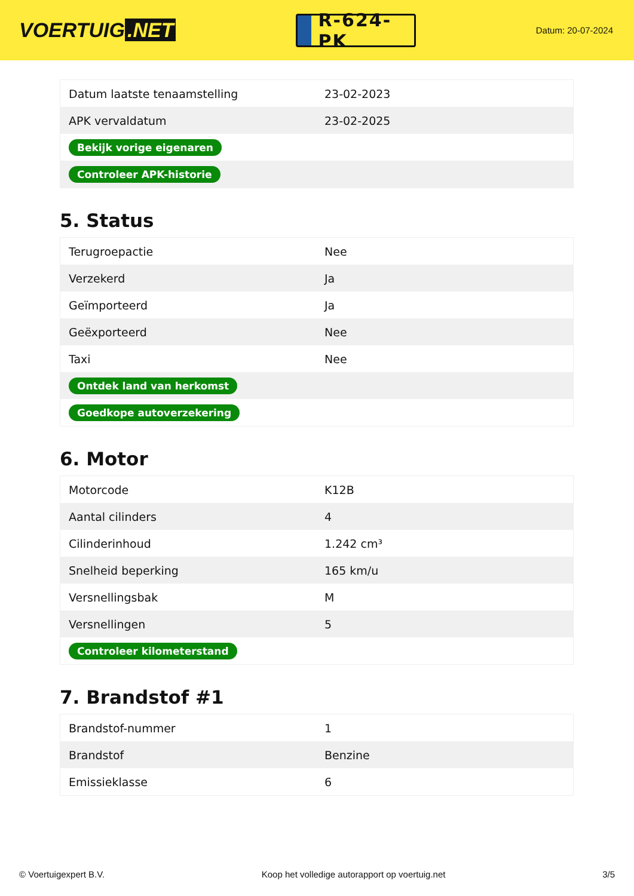VOERTUIG.NET
R-624-PK
Datum: 20-07-2024
| Datum laatste tenaamstelling | 23-02-2023 |
| APK vervaldatum | 23-02-2025 |
| Bekijk vorige eigenaren | |
| Controleer APK-historie | |
5. Status
| Terugroepactie | Nee |
| Verzekerd | Ja |
| Geïmporteerd | Ja |
| Geëxporteerd | Nee |
| Taxi | Nee |
| Ontdek land van herkomst | |
| Goedkope autoverzekering | |
6. Motor
| Motorcode | K12B |
| Aantal cilinders | 4 |
| Cilinderinhoud | 1.242 cm³ |
| Snelheid beperking | 165 km/u |
| Versnellingsbak | M |
| Versnellingen | 5 |
| Controleer kilometerstand | |
7. Brandstof #1
| Brandstof-nummer | 1 |
| Brandstof | Benzine |
| Emissieklasse | 6 |
© Voertuigexpert B.V. Koop het volledige autorapport op voertuig.net 3/5